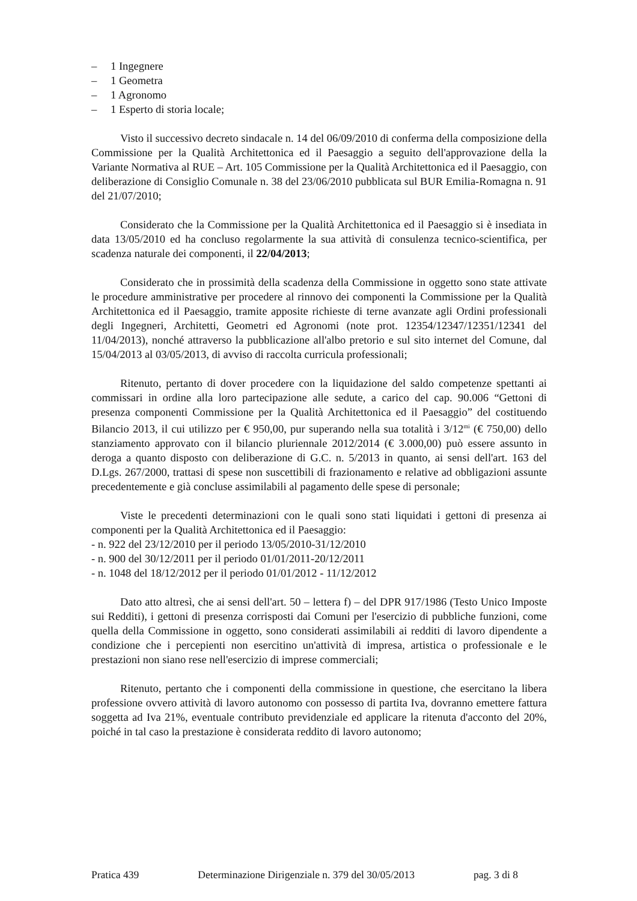– 1 Ingegnere
– 1 Geometra
– 1 Agronomo
– 1 Esperto di storia locale;
Visto il successivo decreto sindacale n. 14 del 06/09/2010 di conferma della composizione della Commissione per la Qualità Architettonica ed il Paesaggio a seguito dell'approvazione della la Variante Normativa al RUE – Art. 105 Commissione per la Qualità Architettonica ed il Paesaggio, con deliberazione di Consiglio Comunale n. 38 del 23/06/2010 pubblicata sul BUR Emilia-Romagna n. 91 del 21/07/2010;
Considerato che la Commissione per la Qualità Architettonica ed il Paesaggio si è insediata in data 13/05/2010 ed ha concluso regolarmente la sua attività di consulenza tecnico-scientifica, per scadenza naturale dei componenti, il 22/04/2013;
Considerato che in prossimità della scadenza della Commissione in oggetto sono state attivate le procedure amministrative per procedere al rinnovo dei componenti la Commissione per la Qualità Architettonica ed il Paesaggio, tramite apposite richieste di terne avanzate agli Ordini professionali degli Ingegneri, Architetti, Geometri ed Agronomi (note prot. 12354/12347/12351/12341 del 11/04/2013), nonché attraverso la pubblicazione all'albo pretorio e sul sito internet del Comune, dal 15/04/2013 al 03/05/2013, di avviso di raccolta curricula professionali;
Ritenuto, pertanto di dover procedere con la liquidazione del saldo competenze spettanti ai commissari in ordine alla loro partecipazione alle sedute, a carico del cap. 90.006 “Gettoni di presenza componenti Commissione per la Qualità Architettonica ed il Paesaggio” del costituendo Bilancio 2013, il cui utilizzo per € 950,00, pur superando nella sua totalità i 3/12<sup>mi</sup> (€ 750,00) dello stanziamento approvato con il bilancio pluriennale 2012/2014 (€ 3.000,00) può essere assunto in deroga a quanto disposto con deliberazione di G.C. n. 5/2013 in quanto, ai sensi dell'art. 163 del D.Lgs. 267/2000, trattasi di spese non suscettibili di frazionamento e relative ad obbligazioni assunte precedentemente e già concluse assimilabili al pagamento delle spese di personale;
Viste le precedenti determinazioni con le quali sono stati liquidati i gettoni di presenza ai componenti per la Qualità Architettonica ed il Paesaggio:
- n. 922 del 23/12/2010 per il periodo 13/05/2010-31/12/2010
- n. 900 del 30/12/2011 per il periodo 01/01/2011-20/12/2011
- n. 1048 del 18/12/2012 per il periodo 01/01/2012 - 11/12/2012
Dato atto altresì, che ai sensi dell'art. 50 – lettera f) – del DPR 917/1986 (Testo Unico Imposte sui Redditi), i gettoni di presenza corrisposti dai Comuni per l'esercizio di pubbliche funzioni, come quella della Commissione in oggetto, sono considerati assimilabili ai redditi di lavoro dipendente a condizione che i percepienti non esercitino un'attività di impresa, artistica o professionale e le prestazioni non siano rese nell'esercizio di imprese commerciali;
Ritenuto, pertanto che i componenti della commissione in questione, che esercitano la libera professione ovvero attività di lavoro autonomo con possesso di partita Iva, dovranno emettere fattura soggetta ad Iva 21%, eventuale contributo previdenziale ed applicare la ritenuta d'acconto del 20%, poiché in tal caso la prestazione è considerata reddito di lavoro autonomo;
Pratica 439 Determinazione Dirigenziale n. 379 del 30/05/2013 pag. 3 di 8